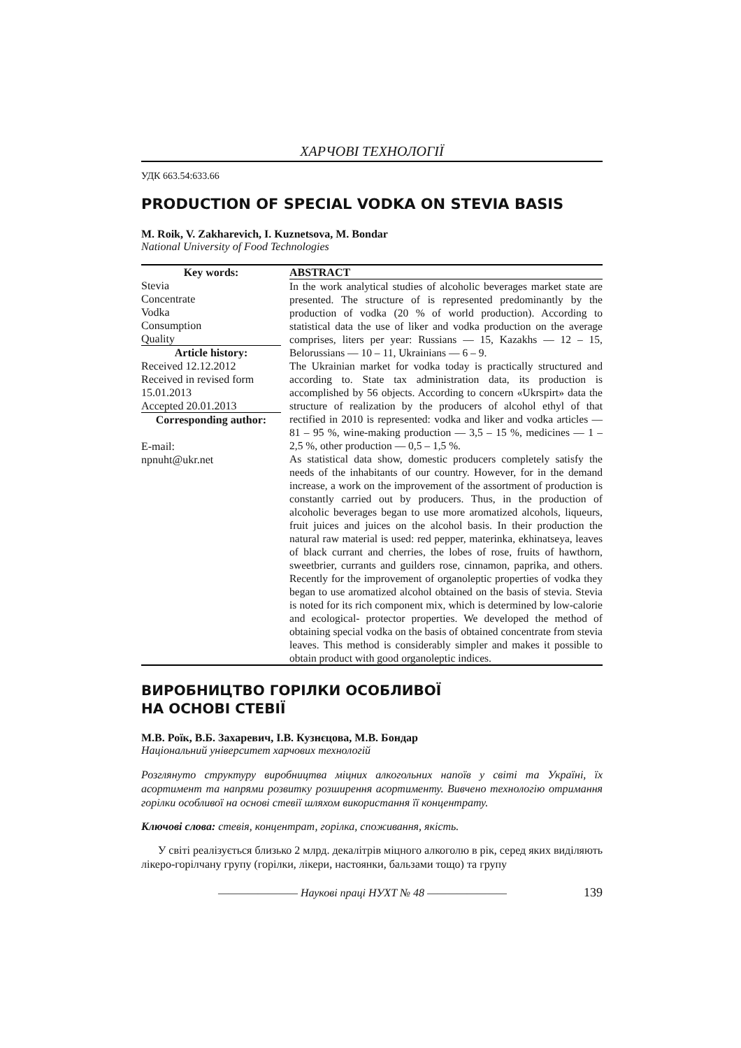ХАРЧОВІ ТЕХНОЛОГІЇ
УДК 663.54:633.66
PRODUCTION OF SPECIAL VODKA ON STEVIA BASIS
M. Roik, V. Zakharevich, I. Kuznetsova, M. Bondar
National University of Food Technologies
Key words:
Stevia
Concentrate
Vodka
Consumption
Quality
Article history:
Received 12.12.2012
Received in revised form 15.01.2013
Accepted 20.01.2013
Corresponding author:
E-mail:
npnuht@ukr.net
ABSTRACT
In the work analytical studies of alcoholic beverages market state are presented. The structure of is represented predominantly by the production of vodka (20 % of world production). According to statistical data the use of liker and vodka production on the average comprises, liters per year: Russians — 15, Kazakhs — 12 – 15, Belorussians — 10 – 11, Ukrainians — 6 – 9.
The Ukrainian market for vodka today is practically structured and according to. State tax administration data, its production is accomplished by 56 objects. According to concern «Ukrspirt» data the structure of realization by the producers of alcohol ethyl of that rectified in 2010 is represented: vodka and liker and vodka articles — 81 – 95 %, wine-making production — 3,5 – 15 %, medicines — 1 – 2,5 %, other production — 0,5 – 1,5 %.
As statistical data show, domestic producers completely satisfy the needs of the inhabitants of our country. However, for in the demand increase, a work on the improvement of the assortment of production is constantly carried out by producers. Thus, in the production of alcoholic beverages began to use more aromatized alcohols, liqueurs, fruit juices and juices on the alcohol basis. In their production the natural raw material is used: red pepper, materinka, ekhinatseya, leaves of black currant and cherries, the lobes of rose, fruits of hawthorn, sweetbrier, currants and guilders rose, cinnamon, paprika, and others. Recently for the improvement of organoleptic properties of vodka they began to use aromatized alcohol obtained on the basis of stevia. Stevia is noted for its rich component mix, which is determined by low-calorie and ecological- protector properties. We developed the method of obtaining special vodka on the basis of obtained concentrate from stevia leaves. This method is considerably simpler and makes it possible to obtain product with good organoleptic indices.
ВИРОБНИЦТВО ГОРІЛКИ ОСОБЛИВОЇ
НА ОСНОВІ СТЕВІЇ
М.В. Роїк, В.Б. Захаревич, І.В. Кузнєцова, М.В. Бондар
Національний університет харчових технологій
Розглянуто структуру виробництва міцних алкогольних напоїв у світі та Україні, їх асортимент та напрями розвитку розширення асортименту. Вивчено технологію отримання горілки особливої на основі стевії шляхом використання її концентрату.
Ключові слова: стевія, концентрат, горілка, споживання, якість.
У світі реалізується близько 2 млрд. декалітрів міцного алкоголю в рік, серед яких виділяють лікеро-горілчану групу (горілки, лікери, настоянки, бальзами тощо) та групу
———————— Наукові праці НУХТ № 48 ———————— 139